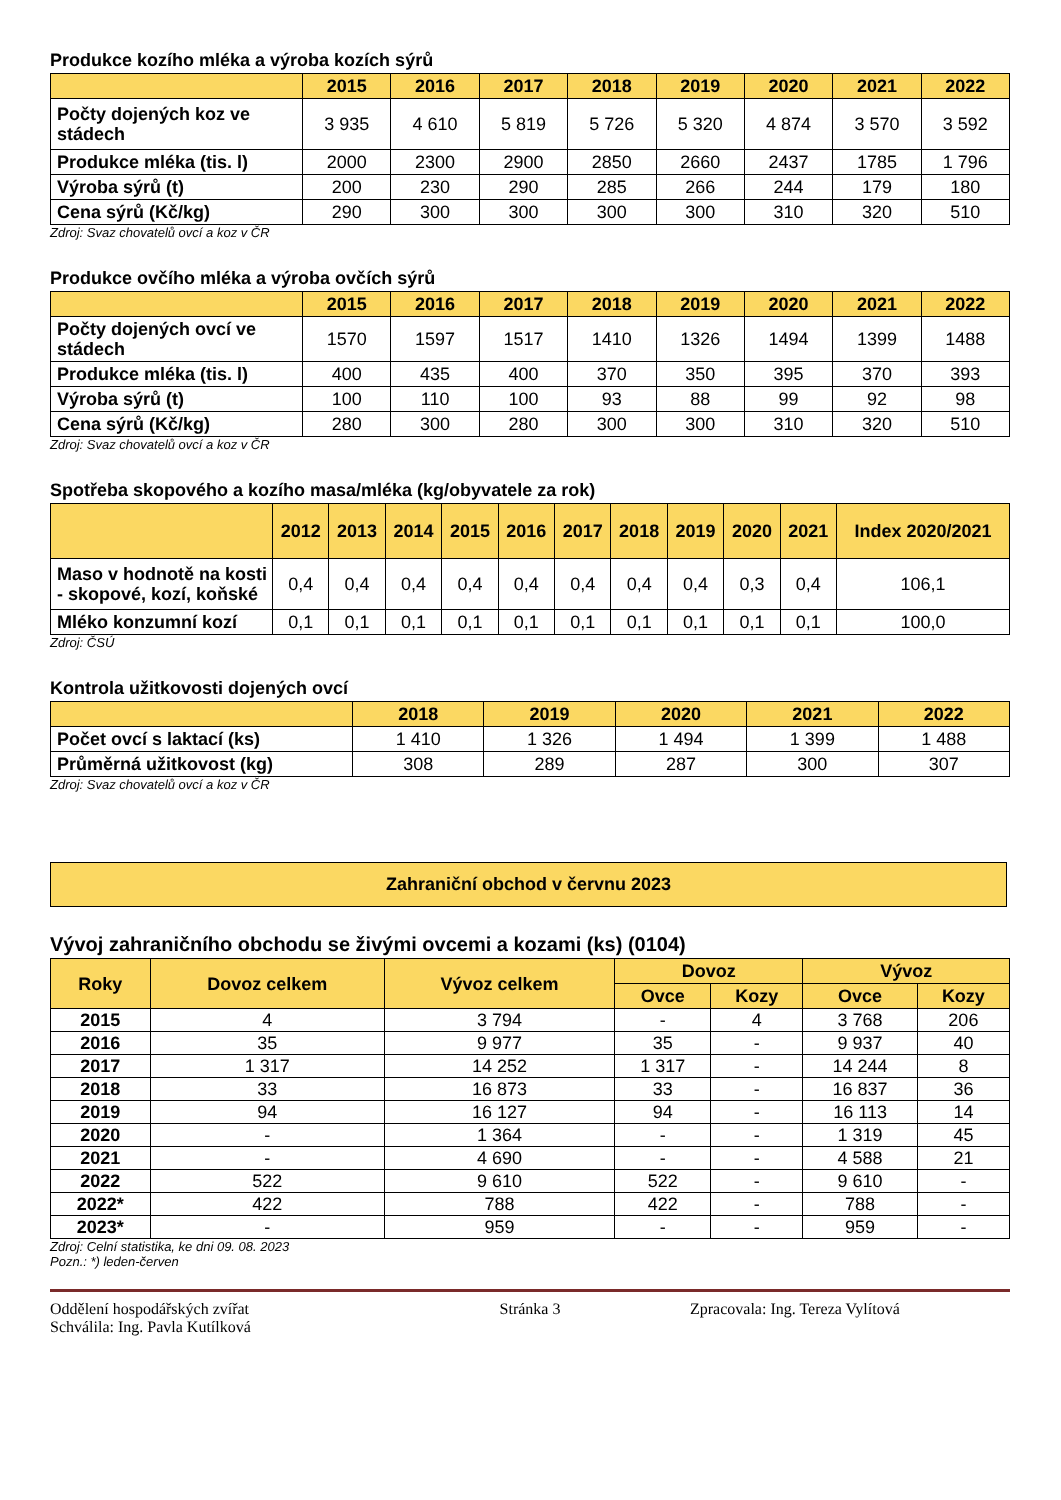Produkce kozího mléka a výroba kozích sýrů
| | 2015 | 2016 | 2017 | 2018 | 2019 | 2020 | 2021 | 2022 |
| --- | --- | --- | --- | --- | --- | --- | --- | --- |
| Počty dojených koz ve stádech | 3 935 | 4 610 | 5 819 | 5 726 | 5 320 | 4 874 | 3 570 | 3 592 |
| Produkce mléka (tis. l) | 2000 | 2300 | 2900 | 2850 | 2660 | 2437 | 1785 | 1 796 |
| Výroba sýrů (t) | 200 | 230 | 290 | 285 | 266 | 244 | 179 | 180 |
| Cena sýrů (Kč/kg) | 290 | 300 | 300 | 300 | 300 | 310 | 320 | 510 |
Zdroj: Svaz chovatelů ovcí a koz v ČR
Produkce ovčího mléka a výroba ovčích sýrů
| | 2015 | 2016 | 2017 | 2018 | 2019 | 2020 | 2021 | 2022 |
| --- | --- | --- | --- | --- | --- | --- | --- | --- |
| Počty dojených ovcí ve stádech | 1570 | 1597 | 1517 | 1410 | 1326 | 1494 | 1399 | 1488 |
| Produkce mléka (tis. l) | 400 | 435 | 400 | 370 | 350 | 395 | 370 | 393 |
| Výroba sýrů (t) | 100 | 110 | 100 | 93 | 88 | 99 | 92 | 98 |
| Cena sýrů (Kč/kg) | 280 | 300 | 280 | 300 | 300 | 310 | 320 | 510 |
Zdroj: Svaz chovatelů ovcí a koz v ČR
Spotřeba skopového a kozího masa/mléka (kg/obyvatele za rok)
| | 2012 | 2013 | 2014 | 2015 | 2016 | 2017 | 2018 | 2019 | 2020 | 2021 | Index 2020/2021 |
| --- | --- | --- | --- | --- | --- | --- | --- | --- | --- | --- | --- |
| Maso v hodnotě na kosti - skopové, kozí, koňské | 0,4 | 0,4 | 0,4 | 0,4 | 0,4 | 0,4 | 0,4 | 0,4 | 0,3 | 0,4 | 106,1 |
| Mléko konzumní kozí | 0,1 | 0,1 | 0,1 | 0,1 | 0,1 | 0,1 | 0,1 | 0,1 | 0,1 | 0,1 | 100,0 |
Zdroj: ČSÚ
Kontrola užitkovosti dojených ovcí
| | 2018 | 2019 | 2020 | 2021 | 2022 |
| --- | --- | --- | --- | --- | --- |
| Počet ovcí s laktací (ks) | 1 410 | 1 326 | 1 494 | 1 399 | 1 488 |
| Průměrná užitkovost (kg) | 308 | 289 | 287 | 300 | 307 |
Zdroj: Svaz chovatelů ovcí a koz v ČR
Zahraniční obchod v červnu 2023
Vývoj zahraničního obchodu se živými ovcemi a kozami (ks) (0104)
| Roky | Dovoz celkem | Vývoz celkem | Dovoz | | Vývoz | |
| --- | --- | --- | --- | --- | --- | --- |
| | | | Ovce | Kozy | Ovce | Kozy |
| 2015 | 4 | 3 794 | - | 4 | 3 768 | 206 |
| 2016 | 35 | 9 977 | 35 | - | 9 937 | 40 |
| 2017 | 1 317 | 14 252 | 1 317 | - | 14 244 | 8 |
| 2018 | 33 | 16 873 | 33 | - | 16 837 | 36 |
| 2019 | 94 | 16 127 | 94 | - | 16 113 | 14 |
| 2020 | - | 1 364 | - | - | 1 319 | 45 |
| 2021 | - | 4 690 | - | - | 4 588 | 21 |
| 2022 | 522 | 9 610 | 522 | - | 9 610 | - |
| 2022* | 422 | 788 | 422 | - | 788 | - |
| 2023* | - | 959 | - | - | 959 | - |
Zdroj: Celní statistika, ke dni 09. 08. 2023
Pozn.: *) leden-červen
Oddělení hospodářských zvířat
Schválila: Ing. Pavla Kutílková
Stránka 3 Zpracovala: Ing. Tereza Vylítová